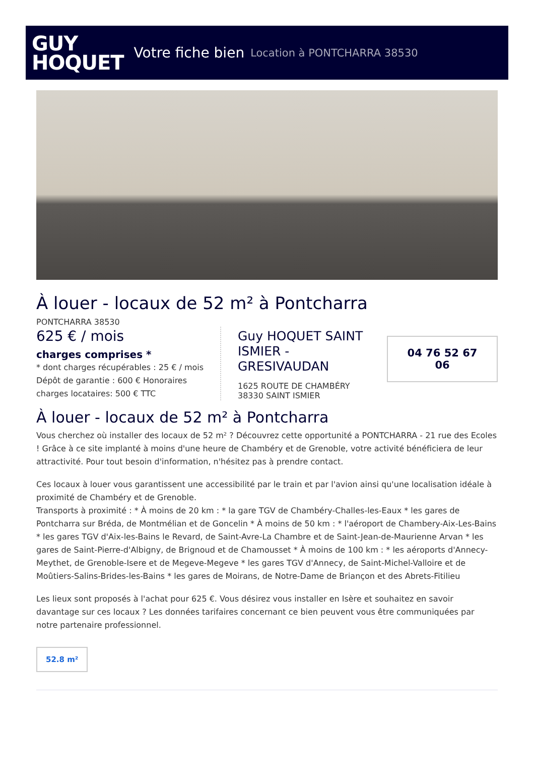GUY
HOQUET
Votre fiche bien Location à PONTCHARRA 38530
À louer - locaux de 52 m² à Pontcharra
PONTCHARRA 38530
625 € / mois
charges comprises *
* dont charges récupérables : 25 € / mois
Dépôt de garantie : 600 € Honoraires charges locataires: 500 € TTC
Guy HOQUET SAINT ISMIER - GRESIVAUDAN
1625 ROUTE DE CHAMBÉRY
38330 SAINT ISMIER
04 76 52 67 06
À louer - locaux de 52 m² à Pontcharra
Vous cherchez où installer des locaux de 52 m² ? Découvrez cette opportunité a PONTCHARRA - 21 rue des Ecoles ! Grâce à ce site implanté à moins d'une heure de Chambéry et de Grenoble, votre activité bénéficiera de leur attractivité. Pour tout besoin d'information, n'hésitez pas à prendre contact.
Ces locaux à louer vous garantissent une accessibilité par le train et par l'avion ainsi qu'une localisation idéale à proximité de Chambéry et de Grenoble.
Transports à proximité : * À moins de 20 km : * la gare TGV de Chambéry-Challes-les-Eaux * les gares de Pontcharra sur Bréda, de Montmélian et de Goncelin * À moins de 50 km : * l'aéroport de Chambery-Aix-Les-Bains * les gares TGV d'Aix-les-Bains le Revard, de Saint-Avre-La Chambre et de Saint-Jean-de-Maurienne Arvan * les gares de Saint-Pierre-d'Albigny, de Brignoud et de Chamousset * À moins de 100 km : * les aéroports d'Annecy-Meythet, de Grenoble-Isere et de Megeve-Megeve * les gares TGV d'Annecy, de Saint-Michel-Valloire et de Moûtiers-Salins-Brides-les-Bains * les gares de Moirans, de Notre-Dame de Briançon et des Abrets-Fitilieu
Les lieux sont proposés à l'achat pour 625 €. Vous désirez vous installer en Isère et souhaitez en savoir davantage sur ces locaux ? Les données tarifaires concernant ce bien peuvent vous être communiquées par notre partenaire professionnel.
52.8 m²